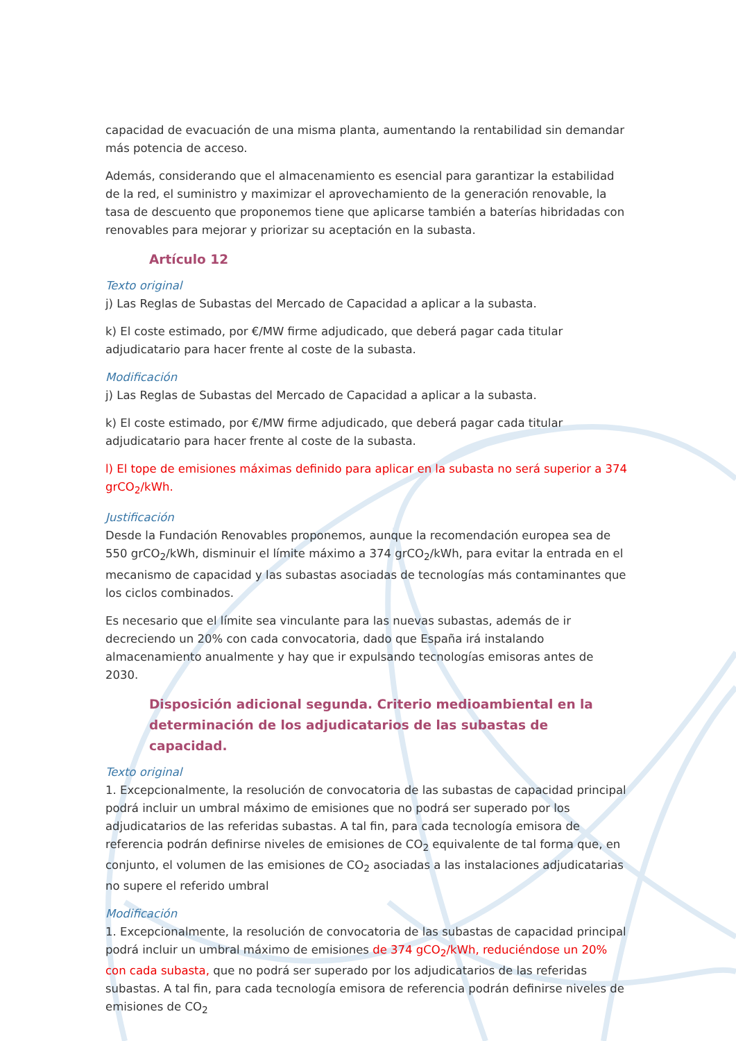capacidad de evacuación de una misma planta, aumentando la rentabilidad sin demandar más potencia de acceso.
Además, considerando que el almacenamiento es esencial para garantizar la estabilidad de la red, el suministro y maximizar el aprovechamiento de la generación renovable, la tasa de descuento que proponemos tiene que aplicarse también a baterías hibridadas con renovables para mejorar y priorizar su aceptación en la subasta.
Artículo 12
Texto original
j) Las Reglas de Subastas del Mercado de Capacidad a aplicar a la subasta.
k) El coste estimado, por €/MW firme adjudicado, que deberá pagar cada titular adjudicatario para hacer frente al coste de la subasta.
Modificación
j) Las Reglas de Subastas del Mercado de Capacidad a aplicar a la subasta.
k) El coste estimado, por €/MW firme adjudicado, que deberá pagar cada titular adjudicatario para hacer frente al coste de la subasta.
l) El tope de emisiones máximas definido para aplicar en la subasta no será superior a 374 grCO<sub>2</sub>/kWh.
Justificación
Desde la Fundación Renovables proponemos, aunque la recomendación europea sea de 550 grCO<sub>2</sub>/kWh, disminuir el límite máximo a 374 grCO<sub>2</sub>/kWh, para evitar la entrada en el mecanismo de capacidad y las subastas asociadas de tecnologías más contaminantes que los ciclos combinados.
Es necesario que el límite sea vinculante para las nuevas subastas, además de ir decreciendo un 20% con cada convocatoria, dado que España irá instalando almacenamiento anualmente y hay que ir expulsando tecnologías emisoras antes de 2030.
Disposición adicional segunda. Criterio medioambiental en la determinación de los adjudicatarios de las subastas de capacidad.
Texto original
1. Excepcionalmente, la resolución de convocatoria de las subastas de capacidad principal podrá incluir un umbral máximo de emisiones que no podrá ser superado por los adjudicatarios de las referidas subastas. A tal fin, para cada tecnología emisora de referencia podrán definirse niveles de emisiones de CO<sub>2</sub> equivalente de tal forma que, en conjunto, el volumen de las emisiones de CO<sub>2</sub> asociadas a las instalaciones adjudicatarias no supere el referido umbral
Modificación
1. Excepcionalmente, la resolución de convocatoria de las subastas de capacidad principal podrá incluir un umbral máximo de emisiones de 374 gCO<sub>2</sub>/kWh, reduciéndose un 20% con cada subasta, que no podrá ser superado por los adjudicatarios de las referidas subastas. A tal fin, para cada tecnología emisora de referencia podrán definirse niveles de emisiones de CO<sub>2</sub>